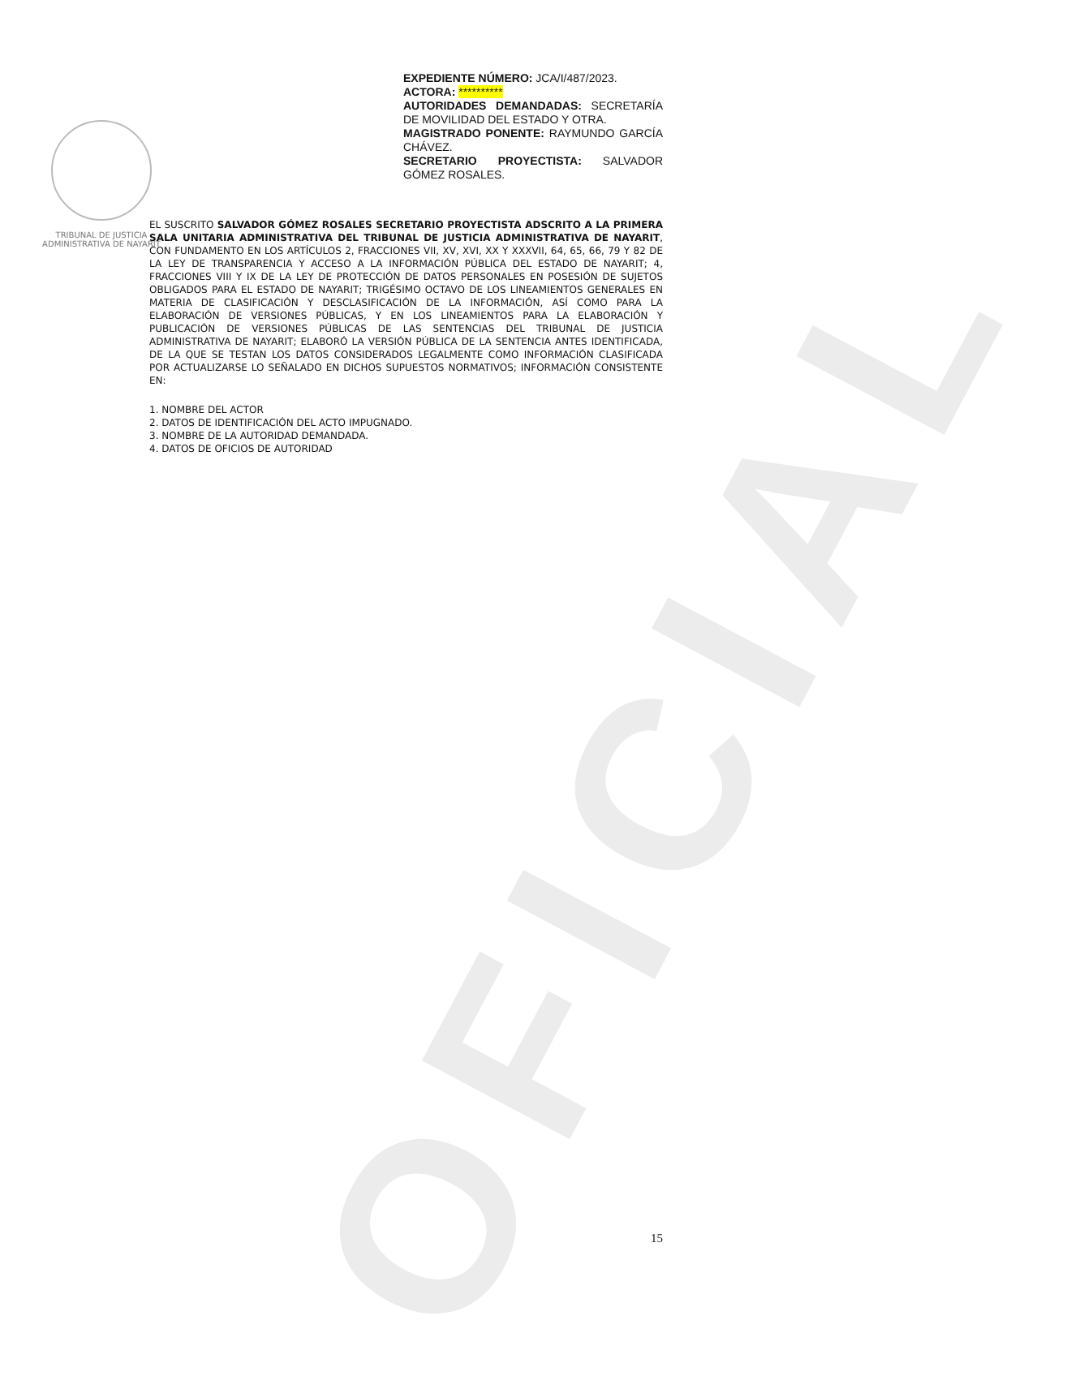OFICIAL
TRIBUNAL DE JUSTICIA
ADMINISTRATIVA DE NAYARIT
EXPEDIENTE NÚMERO: JCA/I/487/2023.
ACTORA: **********
AUTORIDADES DEMANDADAS: SECRETARÍA DE MOVILIDAD DEL ESTADO Y OTRA.
MAGISTRADO PONENTE: RAYMUNDO GARCÍA CHÁVEZ.
SECRETARIO PROYECTISTA: SALVADOR GÓMEZ ROSALES.
EL SUSCRITO SALVADOR GÓMEZ ROSALES SECRETARIO PROYECTISTA ADSCRITO A LA PRIMERA SALA UNITARIA ADMINISTRATIVA DEL TRIBUNAL DE JUSTICIA ADMINISTRATIVA DE NAYARIT, CON FUNDAMENTO EN LOS ARTÍCULOS 2, FRACCIONES VII, XV, XVI, XX Y XXXVII, 64, 65, 66, 79 Y 82 DE LA LEY DE TRANSPARENCIA Y ACCESO A LA INFORMACIÓN PÚBLICA DEL ESTADO DE NAYARIT; 4, FRACCIONES VIII Y IX DE LA LEY DE PROTECCIÓN DE DATOS PERSONALES EN POSESIÓN DE SUJETOS OBLIGADOS PARA EL ESTADO DE NAYARIT; TRIGÉSIMO OCTAVO DE LOS LINEAMIENTOS GENERALES EN MATERIA DE CLASIFICACIÓN Y DESCLASIFICACIÓN DE LA INFORMACIÓN, ASÍ COMO PARA LA ELABORACIÓN DE VERSIONES PÚBLICAS, Y EN LOS LINEAMIENTOS PARA LA ELABORACIÓN Y PUBLICACIÓN DE VERSIONES PÚBLICAS DE LAS SENTENCIAS DEL TRIBUNAL DE JUSTICIA ADMINISTRATIVA DE NAYARIT; ELABORÓ LA VERSIÓN PÚBLICA DE LA SENTENCIA ANTES IDENTIFICADA, DE LA QUE SE TESTAN LOS DATOS CONSIDERADOS LEGALMENTE COMO INFORMACIÓN CLASIFICADA POR ACTUALIZARSE LO SEÑALADO EN DICHOS SUPUESTOS NORMATIVOS; INFORMACIÓN CONSISTENTE EN:
1. NOMBRE DEL ACTOR
2. DATOS DE IDENTIFICACIÓN DEL ACTO IMPUGNADO.
3. NOMBRE DE LA AUTORIDAD DEMANDADA.
4. DATOS DE OFICIOS DE AUTORIDAD
15